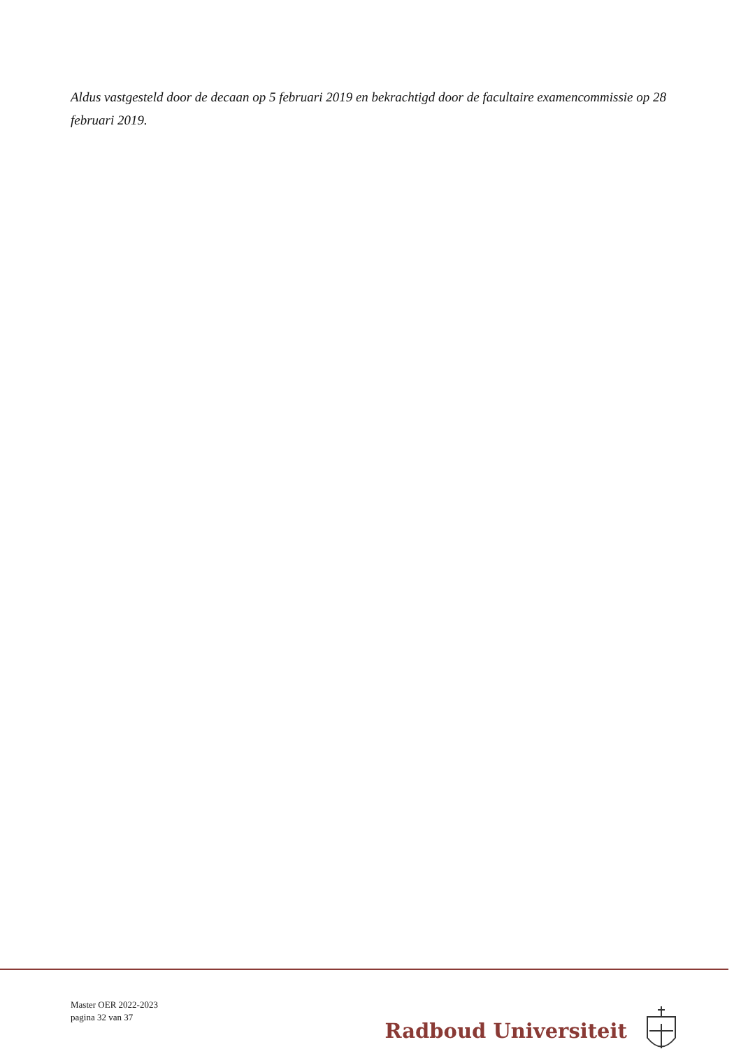Aldus vastgesteld door de decaan op 5 februari 2019 en bekrachtigd door de facultaire examencommissie op 28 februari 2019.
Master OER 2022-2023
pagina 32 van 37
Radboud Universiteit